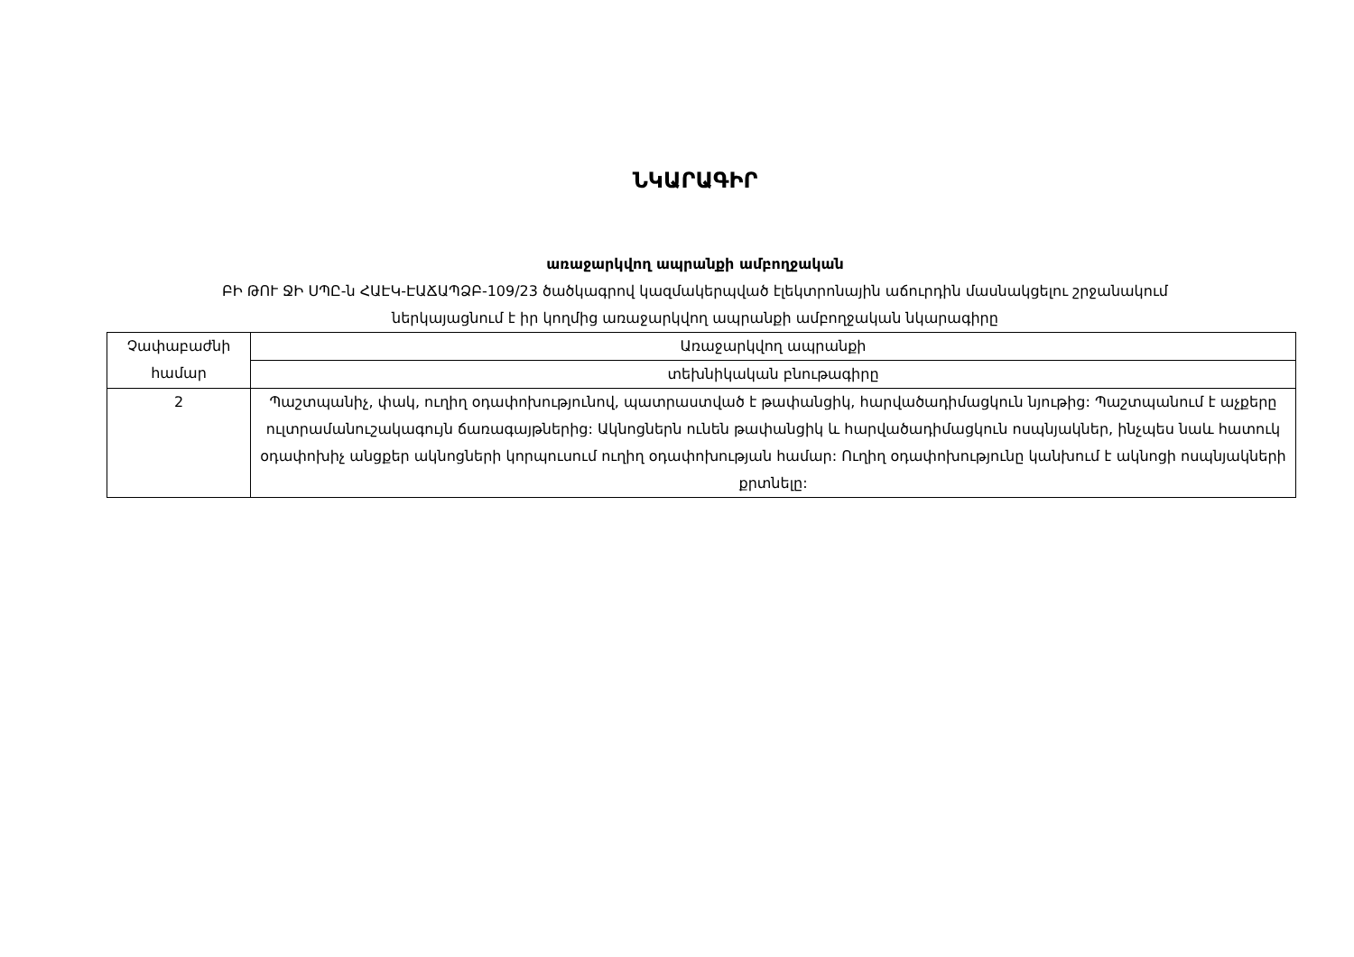ՆԿԱՐԱԳԻՐ
առաջարկվող ապրանքի ամբողջական
ԲԻ ԹՈՒ ՋԻ ՍՊԸ-ն ՀԱԷԿ-ԷԱՃԱՊՁԲ-109/23 ծածկագրով կազմակերպված էլեկտրոնային աճուրդին մասնակցելու շրջանակում
ներկայացնում է իր կողմից առաջարկվող ապրանքի ամբողջական նկարագիրը
| Չափաբաժնի համար | Առաջարկվող ապրանքի |
| | տեխնիկական բնութագիրը |
| 2 | Պաշտպանիչ, փակ, ուղիղ օդափոխությունով, պատրաստված է թափանցիկ, հարվածադիմացկուն նյութից: Պաշտպանում է աչքերը ուլտրամանուշակագույն ճառագայթներից: Ակնոցներն ունեն թափանցիկ և հարվածադիմացկուն ոսպնյակներ, ինչպես նաև հատուկ օդափոխիչ անցքեր ակնոցների կորպուսում ուղիղ օդափոխության համար: Ուղիղ օդափոխությունը կանխում է ակնոցի ոսպնյակների քրտնելը: |